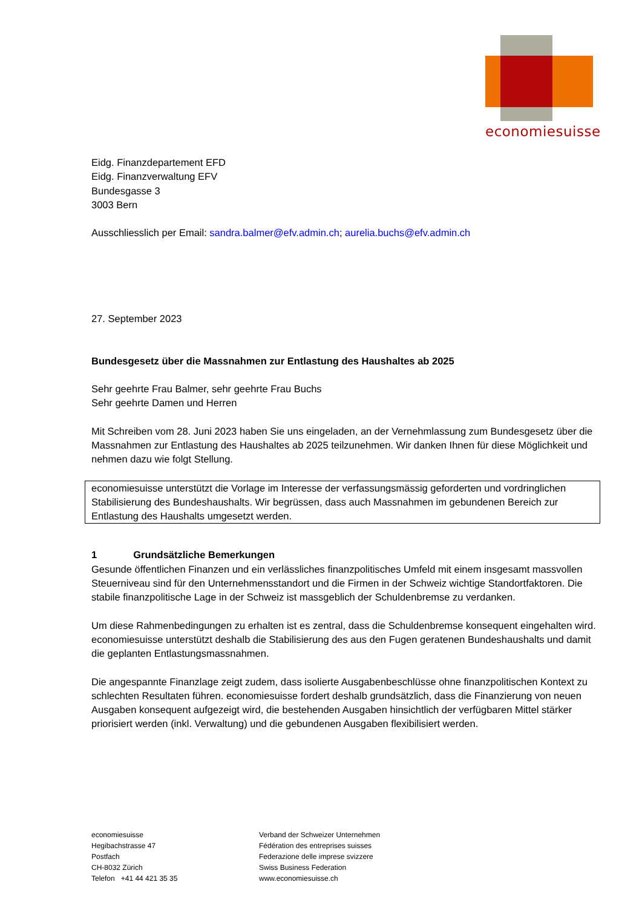economiesuisse
Eidg. Finanzdepartement EFD
Eidg. Finanzverwaltung EFV
Bundesgasse 3
3003 Bern
Ausschliesslich per Email: sandra.balmer@efv.admin.ch; aurelia.buchs@efv.admin.ch
27. September 2023
Bundesgesetz über die Massnahmen zur Entlastung des Haushaltes ab 2025
Sehr geehrte Frau Balmer, sehr geehrte Frau Buchs
Sehr geehrte Damen und Herren
Mit Schreiben vom 28. Juni 2023 haben Sie uns eingeladen, an der Vernehmlassung zum Bundesgesetz über die Massnahmen zur Entlastung des Haushaltes ab 2025 teilzunehmen. Wir danken Ihnen für diese Möglichkeit und nehmen dazu wie folgt Stellung.
economiesuisse unterstützt die Vorlage im Interesse der verfassungsmässig geforderten und vordringlichen Stabilisierung des Bundeshaushalts. Wir begrüssen, dass auch Massnahmen im gebundenen Bereich zur Entlastung des Haushalts umgesetzt werden.
1 Grundsätzliche Bemerkungen
Gesunde öffentlichen Finanzen und ein verlässliches finanzpolitisches Umfeld mit einem insgesamt massvollen Steuerniveau sind für den Unternehmensstandort und die Firmen in der Schweiz wichtige Standortfaktoren. Die stabile finanzpolitische Lage in der Schweiz ist massgeblich der Schuldenbremse zu verdanken.
Um diese Rahmenbedingungen zu erhalten ist es zentral, dass die Schuldenbremse konsequent eingehalten wird. economiesuisse unterstützt deshalb die Stabilisierung des aus den Fugen geratenen Bundeshaushalts und damit die geplanten Entlastungsmassnahmen.
Die angespannte Finanzlage zeigt zudem, dass isolierte Ausgabenbeschlüsse ohne finanzpolitischen Kontext zu schlechten Resultaten führen. economiesuisse fordert deshalb grundsätzlich, dass die Finanzierung von neuen Ausgaben konsequent aufgezeigt wird, die bestehenden Ausgaben hinsichtlich der verfügbaren Mittel stärker priorisiert werden (inkl. Verwaltung) und die gebundenen Ausgaben flexibilisiert werden.
economiesuisse
Hegibachstrasse 47
Postfach
CH-8032 Zürich
Telefon +41 44 421 35 35
Verband der Schweizer Unternehmen
Fédération des entreprises suisses
Federazione delle imprese svizzere
Swiss Business Federation
www.economiesuisse.ch